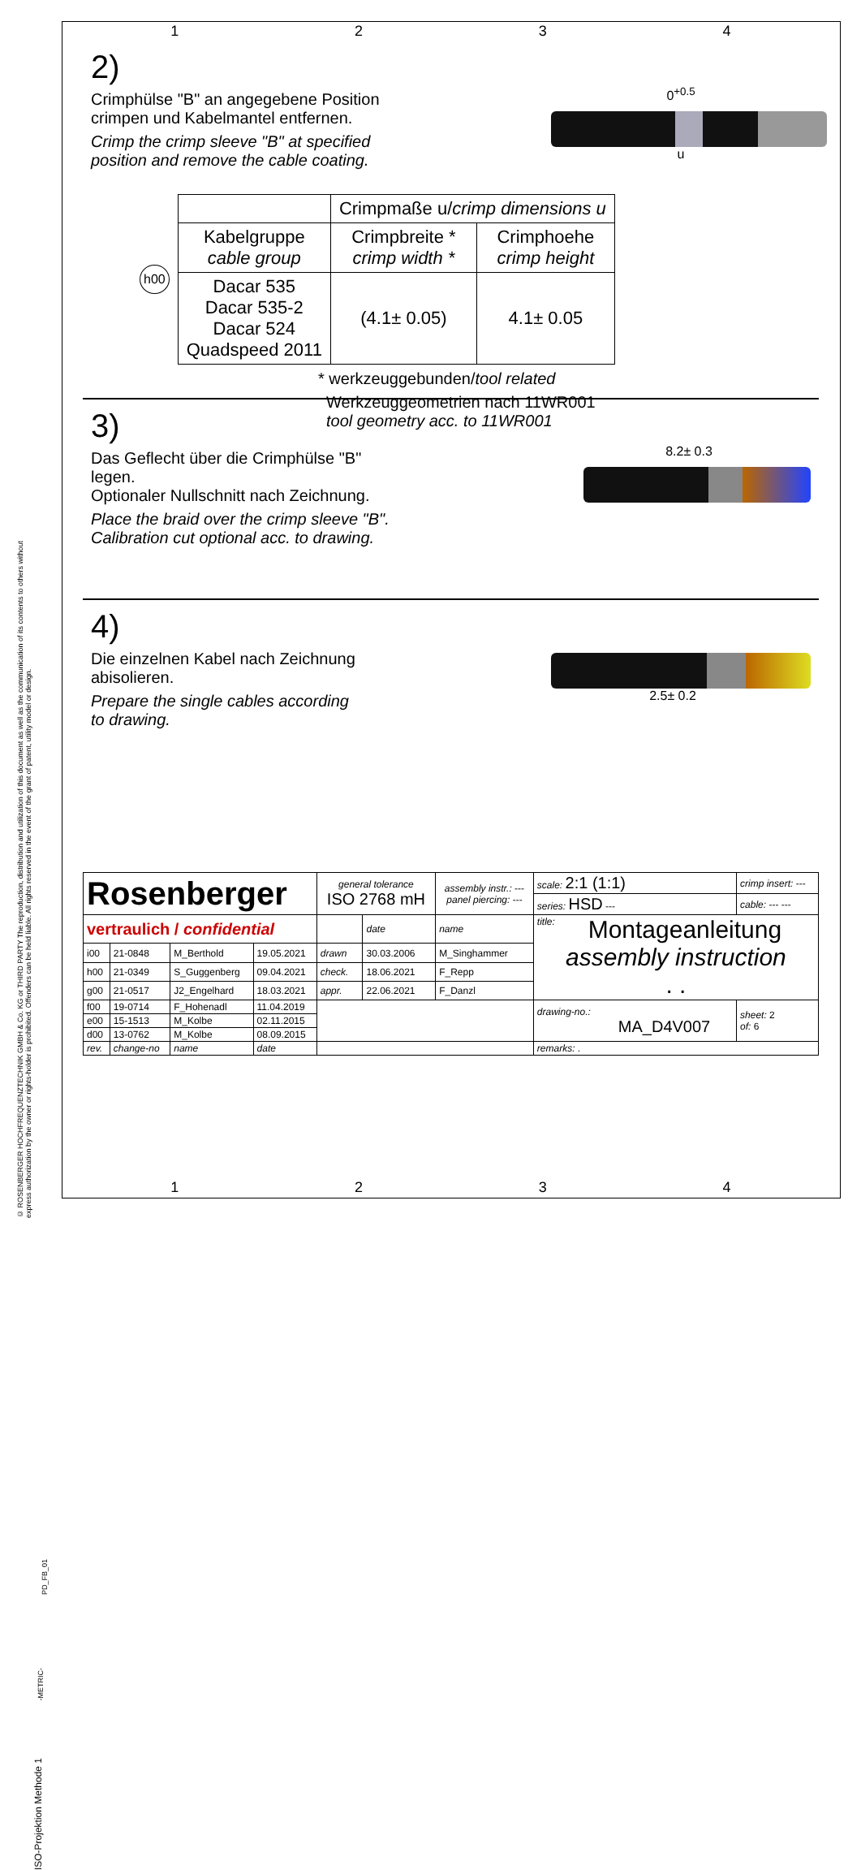© ROSENBERGER HOCHFREQUENZTECHNIK GMBH & Co. KG or THIRD PARTY The reproduction, distribution and utilization of this document as well as the communication of its contents to others without express authorization by the owner or rights-holder is prohibited. Offenders can be held liable. All rights reserved in the event of the grant of patent, utility model or design.
PD_FB_01
-METRIC-
ISO-Projektion Methode 1
1234
2)
0<sup>+0.5</sup>
u
Crimphülse "B" an angegebene Position
crimpen und Kabelmantel entfernen.
Crimp the crimp sleeve "B" at specified
position and remove the cable coating.
h00
| | Crimpmaße u/ crimp dimensions u | |
| Kabelgruppe cable group | Crimpbreite * crimp width * | Crimphoehe crimp height |
| Dacar 535 Dacar 535-2 Dacar 524 Quadspeed 2011 | (4.1± 0.05) | 4.1± 0.05 |
* werkzeuggebunden/tool related
Werkzeuggeometrien nach 11WR001
tool geometry acc. to 11WR001
3)
8.2± 0.3
Das Geflecht über die Crimphülse "B"
legen.
Optionaler Nullschnitt nach Zeichnung.
Place the braid over the crimp sleeve "B".
Calibration cut optional acc. to drawing.
4)
2.5± 0.2
Die einzelnen Kabel nach Zeichnung
abisolieren.
Prepare the single cables according
to drawing.
| Rosenberger | | | | general tolerance ISO 2768 mH | | assembly instr.: --- panel piercing: --- | scale: 2:1 (1:1) | crimp insert: --- | |
| | | | | | | | series: HSD --- | cable: --- --- | |
| vertraulich / confidential | | | | | date | name | title: Montageanleitung assembly instruction . . | | |
| i00 | 21-0848 | M_Berthold | 19.05.2021 | drawn | 30.03.2006 | M_Singhammer | | | |
| h00 | 21-0349 | S_Guggenberg | 09.04.2021 | check. | 18.06.2021 | F_Repp | | | |
| g00 | 21-0517 | J2_Engelhard | 18.03.2021 | appr. | 22.06.2021 | F_Danzl | | | |
| f00 | 19-0714 | F_Hohenadl | 11.04.2019 | | | | drawing-no.: MA_D4V007 | | sheet: 2 of: 6 |
| e00 | 15-1513 | M_Kolbe | 02.11.2015 | | | | | | |
| d00 | 13-0762 | M_Kolbe | 08.09.2015 | | | | | | |
| rev. | change-no | name | date | | | | remarks: . | | |
1234